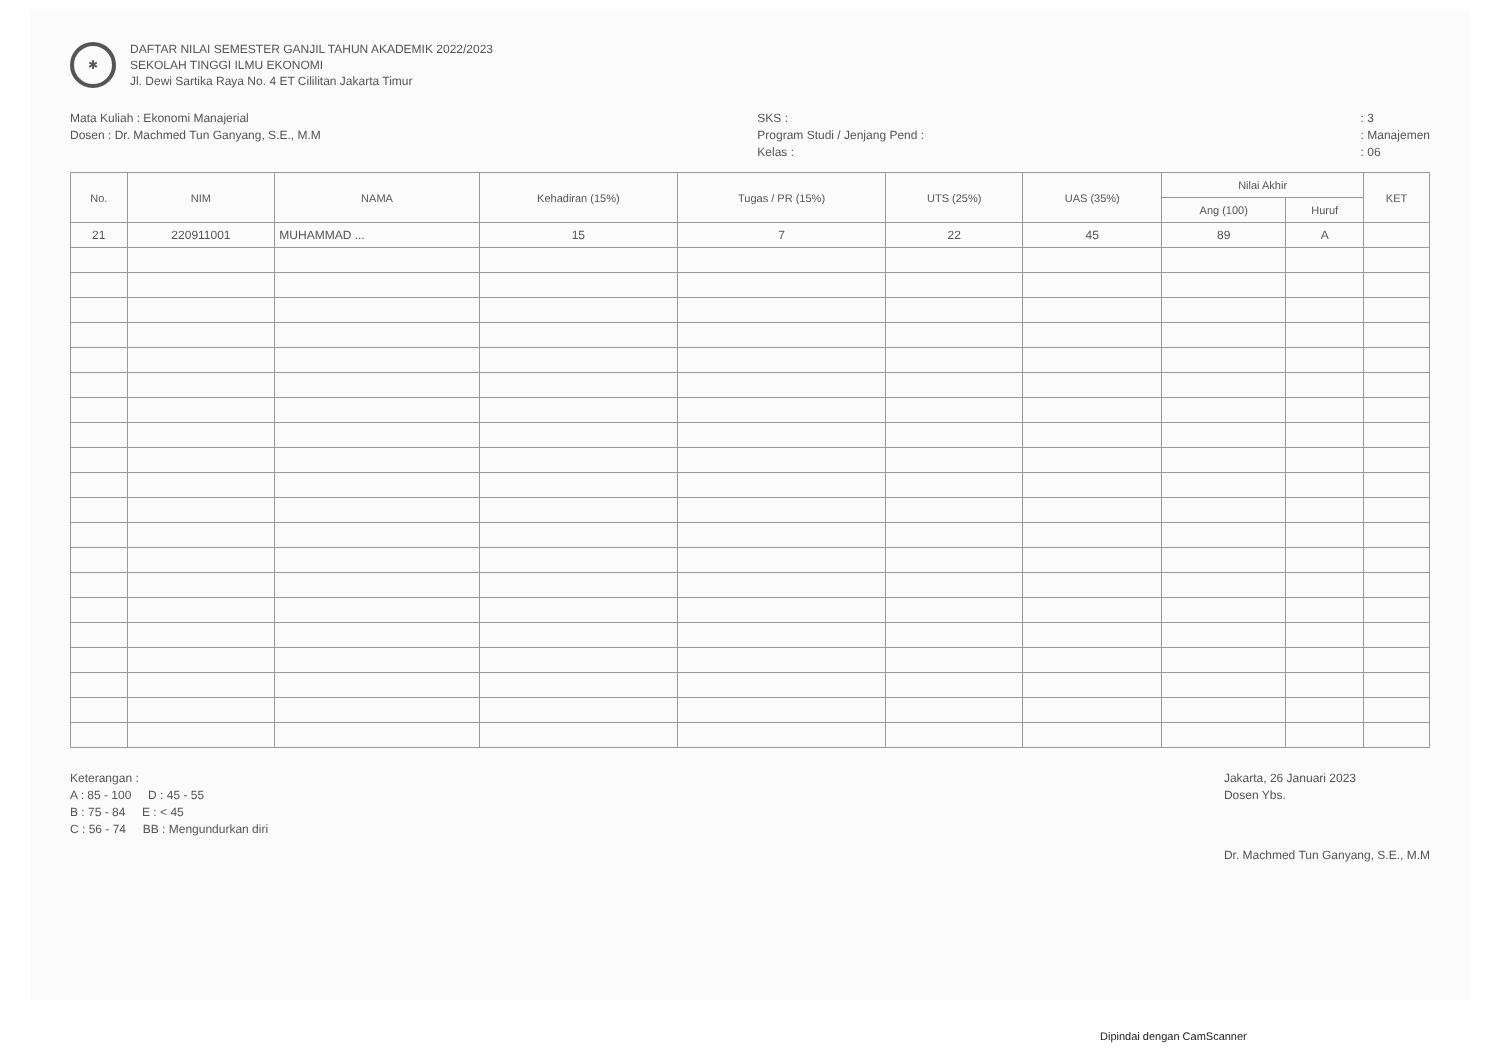✱
DAFTAR NILAI SEMESTER GANJIL TAHUN AKADEMIK 2022/2023
SEKOLAH TINGGI ILMU EKONOMI
Jl. Dewi Sartika Raya No. 4 ET Cililitan Jakarta Timur
Mata Kuliah : Ekonomi Manajerial
Dosen : Dr. Machmed Tun Ganyang, S.E., M.M
SKS :
Program Studi / Jenjang Pend :
Kelas :
: 3
: Manajemen
: 06
| No. | NIM | NAMA | Kehadiran (15%) | Tugas / PR (15%) | UTS (25%) | UAS (35%) | Nilai Akhir | | KET |
| --- | --- | --- | --- | --- | --- | --- | --- | --- | --- |
| | | | | | | | Ang (100) | Huruf | |
| 21 | 220911001 | MUHAMMAD ... | 15 | 7 | 22 | 45 | 89 | A | |
Keterangan :
A : 85 - 100 D : 45 - 55
B : 75 - 84 E : < 45
C : 56 - 74 BB : Mengundurkan diri
Jakarta, 26 Januari 2023
Dosen Ybs.
Dr. Machmed Tun Ganyang, S.E., M.M
Dipindai dengan CamScanner